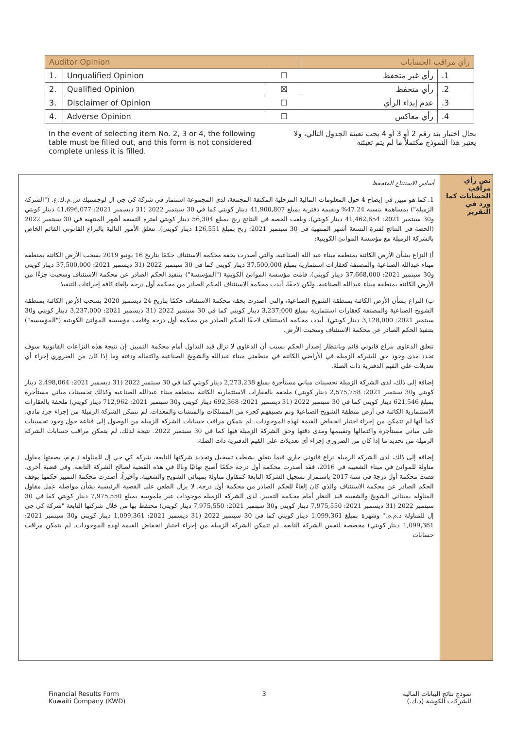| Auditor Opinion | | | رأي مراقب الحسابات | |
| --- | --- | --- | --- | --- |
| 1. | Unqualified Opinion | ☐ | رأي غير متحفظ | .1 |
| 2. | Qualified Opinion | ☒ | رأي متحفظ | .2 |
| 3. | Disclaimer of Opinion | ☐ | عدم إبداء الرأي | .3 |
| 4. | Adverse Opinion | ☐ | رأي معاكس | .4 |
In the event of selecting item No. 2, 3 or 4, the following table must be filled out, and this form is not considered complete unless it is filled.
بحال اختيار بند رقم 2 أو 3 أو 4 يجب تعبئة الجدول التالي، ولا يعتبر هذا النموذج مكتملاً ما لم يتم تعبئته
نص رأي مراقب الحسابات كما ورد في التقرير
أساس الاستنتاج المتحفظ
1. كما هو مبين في إيضاح 4 حول المعلومات المالية المرحلية المكثفة المجمعة، لدى المجموعة استثمار في شركة كي جي ال لوجستيك ش.م.ك.ع. ("الشركة الزميلة") بمساهمة بنسبة 47.24% وبقيمة دفترية بمبلغ 41,900,807 دينار كويتي كما في 30 سبتمبر 2022 (31 ديسمبر 2021: 41,696,077 دينار كويتي و30 سبتمبر 2021: 41,462,654 دينار كويتي)، وبلغت الحصة في النتائج ربح بمبلغ 56,304 دينار كويتي لفترة التسعة أشهر المنتهية في 30 سبتمبر 2022 (الحصة في النتائج لفترة التسعة أشهر المنتهية في 30 سبتمبر 2021: ربح بمبلغ 126,551 دينار كويتي). تتعلق الأمور التالية بالنزاع القانوني القائم الخاص بالشركة الزميلة مع مؤسسة الموانئ الكويتية:
أ) النزاع بشأن الأرض الكائنة بمنطقة ميناء عبد الله الصناعية، والتي أصدرت بحقه محكمة الاستئناف حكمًا بتاريخ 16 يونيو 2019 بسحب الأرض الكائنة بمنطقة ميناء عبدالله الصناعية والمصنفة كعقارات استثمارية بمبلغ 37,500,000 دينار كويتي كما في 30 سبتمبر 2022 (31 ديسمبر 2021: 37,500,000 دينار كويتي و30 سبتمبر 2021: 37,668,000 دينار كويتي). قامت مؤسسة الموانئ الكويتية ("المؤسسة") بتنفيذ الحكم الصادر عن محكمة الاستئناف وسحبت جزءًا من الأرض الكائنة بمنطقة ميناء عبدالله الصناعية، ولكن لاحقًا، أيدت محكمة الاستئناف الحكم الصادر من محكمة أول درجة بإلغاء كافة إجراءات التنفيذ.
ب) النزاع بشأن الأرض الكائنة بمنطقة الشويخ الصناعية، والتي أصدرت بحقه محكمة الاستئناف حكمًا بتاريخ 24 ديسمبر 2020 بسحب الأرض الكائنة بمنطقة الشويخ الصناعية والمصنفة كعقارات استثمارية بمبلغ 3,237,000 دينار كويتي كما في 30 سبتمبر 2022 (31 ديسمبر 2021: 3,237,000 دينار كويتي و30 سبتمبر 2021: 3,128,000 دينار كويتي). أيدت محكمة الاستئناف لاحقًا الحكم الصادر من محكمة أول درجة وقامت مؤسسة الموانئ الكويتية ("المؤسسة") بتنفيذ الحكم الصادر عن محكمة الاستئناف وسحبت الأرض.
تتعلق الدعاوى بنزاع قانوني قائم وبانتظار إصدار الحكم بسبب أن الدعاوى لا تزال قيد التداول أمام محكمة التمييز. إن نتيجة هذه النزاعات القانونية سوف تحدد مدى وجود حق للشركة الزميلة في الأراضي الكائنة في منطقتي ميناء عبدالله والشويخ الصناعية واكتماله ودقته وما إذا كان من الضروري إجراء أي تعديلات على القيم الدفترية ذات الصلة.
إضافة إلى ذلك، لدى الشركة الزميلة تحسينات مباني مستأجرة بمبلغ 2,273,238 دينار كويتي كما في 30 سبتمبر 2022 (31 ديسمبر 2021: 2,498,064 دينار كويتي و30 سبتمبر 2021: 2,575,758 دينار كويتي) ملحقة بالعقارات الاستثمارية الكائنة بمنطقة ميناء عبدالله الصناعية وكذلك تحسينات مباني مستأجرة بمبلغ 621,546 دينار كويتي كما في 30 سبتمبر 2022 (31 ديسمبر 2021: 692,368 دينار كويتي و30 سبتمبر 2021: 712,962 دينار كويتي) ملحقة بالعقارات الاستثمارية الكائنة في أرض منطقة الشويخ الصناعية وتم تصنيفهم كجزء من الممتلكات والمنشآت والمعدات. لم تتمكن الشركة الزميلة من إجراء جرد مادي، كما أنها لم تتمكن من إجراء اختبار انخفاض القيمة لهذه الموجودات. لم يتمكن مراقب حسابات الشركة الزميلة من الوصول إلى قناعة حول وجود تحسينات على مباني مستأجرة واكتمالها وتقييمها ومدى دقتها وحق الشركة الزميلة فيها كما في 30 سبتمبر 2022. نتيجة لذلك، لم يتمكن مراقب حسابات الشركة الزميلة من تحديد ما إذا كان من الضروري إجراء أي تعديلات على القيم الدفترية ذات الصلة.
إضافة إلى ذلك، لدى الشركة الزميلة نزاع قانوني جاري فيما يتعلق بشطب تسجيل وتجديد شركتها التابعة، شركة كي جي إل للمناولة ذ.م.م، بصفتها مقاول مناولة للموانئ في ميناء الشعيبة في 2016، فقد أصدرت محكمة أول درجة حكمًا أصبح نهائيًا وباتًا في هذه القضية لصالح الشركة التابعة. وفي قضية أخرى، قضت محكمة أول درجة في سنة 2017 باستمرار تسجيل الشركة التابعة كمقاول مناولة بمينائي الشويخ والشعيبة. وأخيراً، أصدرت محكمة التمييز حكمها بوقف الحكم الصادر عن محكمة الاستئناف والذي كان إلغاءً للحكم الصادر من محكمة أول درجة. لا يزال الطعن على القضية الرئيسية بشأن مواصلة عمل مقاول المناولة بمينائي الشويخ والشعيبة قيد النظر أمام محكمة التمييز. لدى الشركة الزميلة موجودات غير ملموسة بمبلغ 7,975,550 دينار كويتي كما في 30 سبتمبر 2022 (31 ديسمبر 2021: 7,975,550 دينار كويتي و30 سبتمبر 2021: 7,975,550 دينار كويتي) محتفظ بها من خلال شركتها التابعة "شركة كي جي إل للمناولة ذ.م.م." وشهرة بمبلغ 1,099,361 دينار كويتي كما في 30 سبتمبر 2022 (31 ديسمبر 2021: 1,099,361 دينار كويتي و30 سبتمبر 2021: 1,099,361 دينار كويتي) مخصصة لنفس الشركة التابعة. لم تتمكن الشركة الزميلة من إجراء اختبار انخفاض القيمة لهذه الموجودات. لم يتمكن مراقب حسابات
Financial Results Form
Kuwaiti Company (KWD)
3 نموذج نتائج البيانات المالية
للشركات الكويتية (د.ك.)